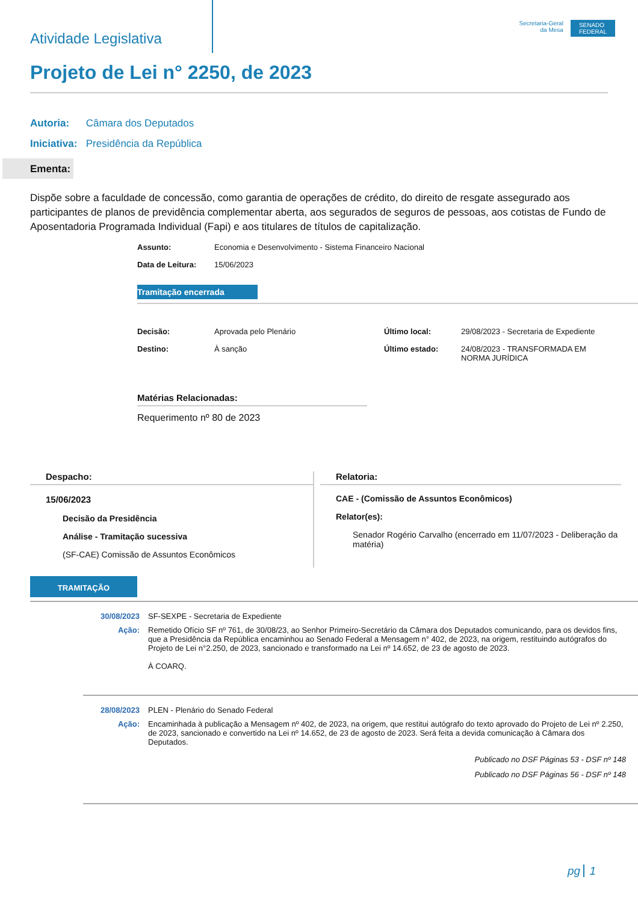Atividade Legislativa
Secretaria-Geral
da Mesa
SENADO
FEDERAL
Projeto de Lei n° 2250, de 2023
Autoria: Câmara dos Deputados
Iniciativa: Presidência da República
Ementa:
Dispõe sobre a faculdade de concessão, como garantia de operações de crédito, do direito de resgate assegurado aos participantes de planos de previdência complementar aberta, aos segurados de seguros de pessoas, aos cotistas de Fundo de Aposentadoria Programada Individual (Fapi) e aos titulares de títulos de capitalização.
Assunto: Economia e Desenvolvimento - Sistema Financeiro Nacional
Data de Leitura: 15/06/2023
Tramitação encerrada
Decisão: Aprovada pelo Plenário
Destino: À sanção
Último local: 29/08/2023 - Secretaria de Expediente
Último estado: 24/08/2023 - TRANSFORMADA EM
NORMA JURÍDICA
Matérias Relacionadas:
Requerimento nº 80 de 2023
Despacho:
15/06/2023
Decisão da Presidência
Análise - Tramitação sucessiva
(SF-CAE) Comissão de Assuntos Econômicos
Relatoria:
CAE - (Comissão de Assuntos Econômicos)
Relator(es):
Senador Rogério Carvalho (encerrado em 11/07/2023 - Deliberação da matéria)
TRAMITAÇÃO
30/08/2023 SF-SEXPE - Secretaria de Expediente
Ação: Remetido Ofício SF nº 761, de 30/08/23, ao Senhor Primeiro-Secretário da Câmara dos Deputados comunicando, para os devidos fins, que a Presidência da República encaminhou ao Senado Federal a Mensagem n° 402, de 2023, na origem, restituindo autógrafos do Projeto de Lei n°2.250, de 2023, sancionado e transformado na Lei nº 14.652, de 23 de agosto de 2023.
À COARQ.
28/08/2023 PLEN - Plenário do Senado Federal
Ação: Encaminhada à publicação a Mensagem nº 402, de 2023, na origem, que restitui autógrafo do texto aprovado do Projeto de Lei nº 2.250, de 2023, sancionado e convertido na Lei nº 14.652, de 23 de agosto de 2023. Será feita a devida comunicação à Câmara dos Deputados.
Publicado no DSF Páginas 53 - DSF nº 148
Publicado no DSF Páginas 56 - DSF nº 148
pg 1